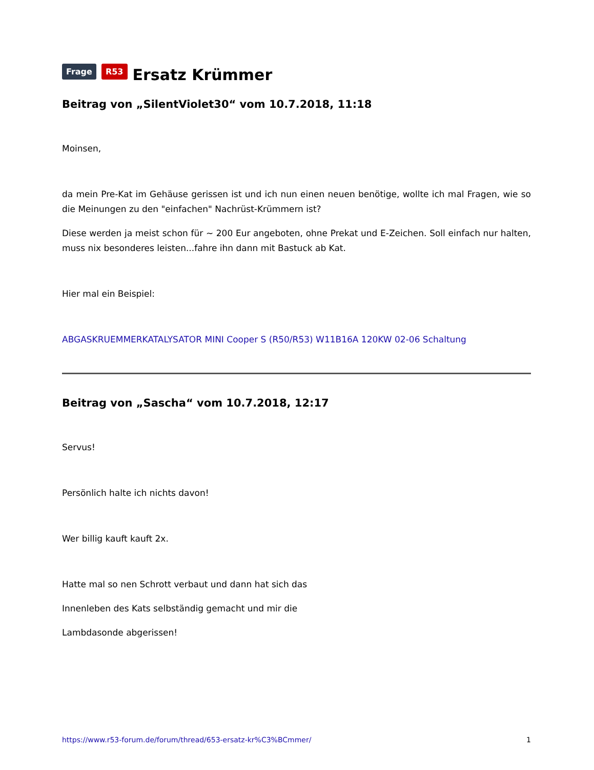Frage R53 Ersatz Krümmer
Beitrag von „SilentViolet30“ vom 10.7.2018, 11:18
Moinsen,
da mein Pre-Kat im Gehäuse gerissen ist und ich nun einen neuen benötige, wollte ich mal Fragen, wie so die Meinungen zu den "einfachen" Nachrüst-Krümmern ist?
Diese werden ja meist schon für ~ 200 Eur angeboten, ohne Prekat und E-Zeichen. Soll einfach nur halten, muss nix besonderes leisten...fahre ihn dann mit Bastuck ab Kat.
Hier mal ein Beispiel:
ABGASKRUEMMERKATALYSATOR MINI Cooper S (R50/R53) W11B16A 120KW 02-06 Schaltung
Beitrag von „Sascha“ vom 10.7.2018, 12:17
Servus!
Persönlich halte ich nichts davon!
Wer billig kauft kauft 2x.
Hatte mal so nen Schrott verbaut und dann hat sich das
Innenleben des Kats selbständig gemacht und mir die
Lambdasonde abgerissen!
https://www.r53-forum.de/forum/thread/653-ersatz-kr%C3%BCmmer/ 1